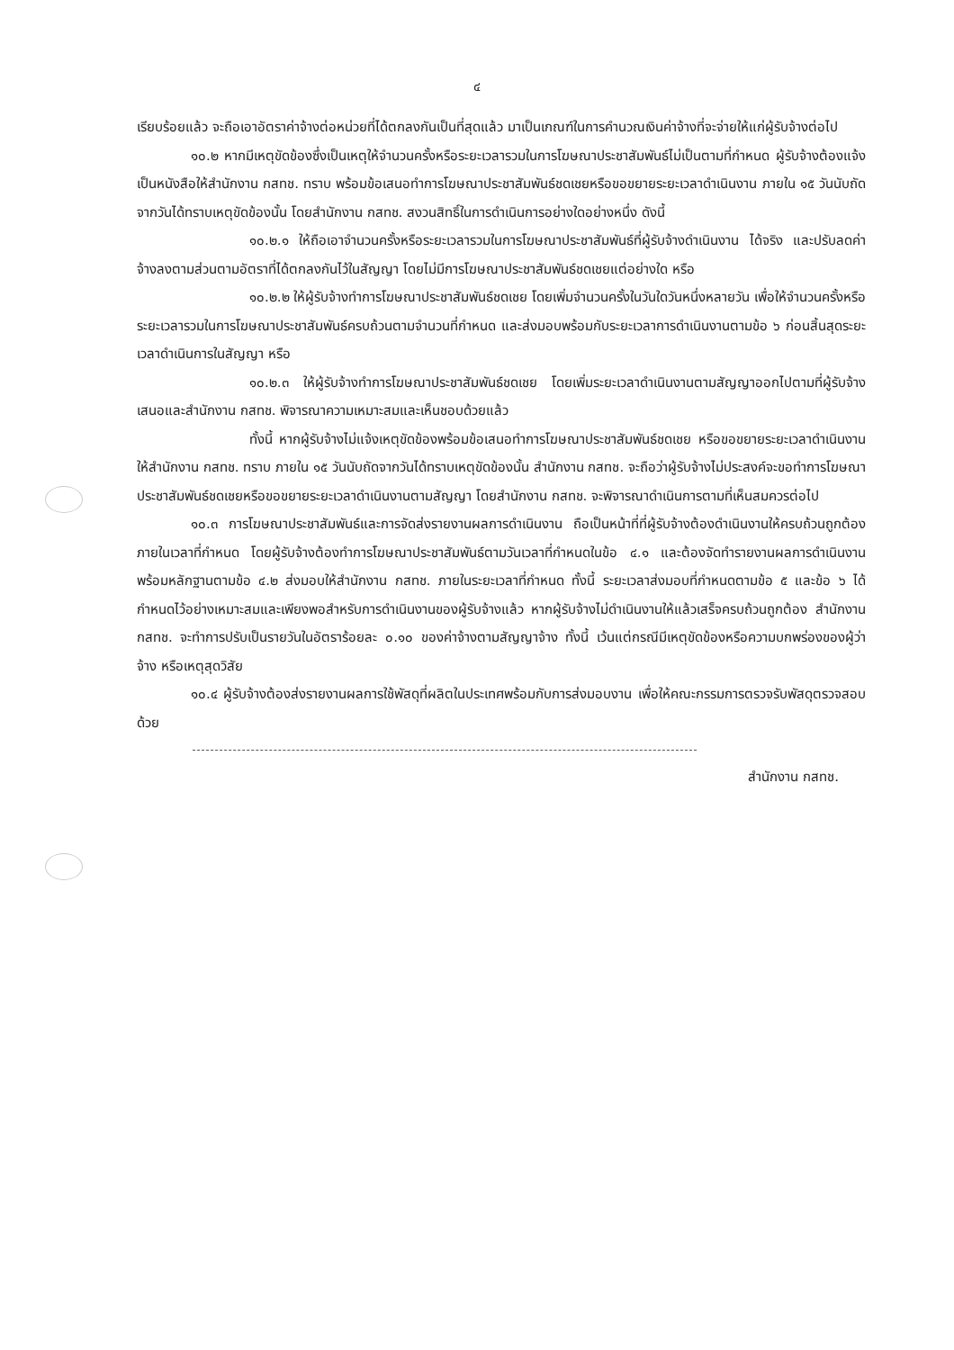๔
เรียบร้อยแล้ว จะถือเอาอัตราค่าจ้างต่อหน่วยที่ได้ตกลงกันเป็นที่สุดแล้ว มาเป็นเกณฑ์ในการคำนวณเงินค่าจ้างที่จะจ่ายให้แก่ผู้รับจ้างต่อไป
๑๐.๒ หากมีเหตุขัดข้องซึ่งเป็นเหตุให้จำนวนครั้งหรือระยะเวลารวมในการโฆษณาประชาสัมพันธ์ไม่เป็นตามที่กำหนด ผู้รับจ้างต้องแจ้งเป็นหนังสือให้สำนักงาน กสทช. ทราบ พร้อมข้อเสนอทำการโฆษณาประชาสัมพันธ์ชดเชยหรือขอขยายระยะเวลาดำเนินงาน ภายใน ๑๕ วันนับถัดจากวันได้ทราบเหตุขัดข้องนั้น โดยสำนักงาน กสทช. สงวนสิทธิ์ในการดำเนินการอย่างใดอย่างหนึ่ง ดังนี้
๑๐.๒.๑ ให้ถือเอาจำนวนครั้งหรือระยะเวลารวมในการโฆษณาประชาสัมพันธ์ที่ผู้รับจ้างดำเนินงาน ได้จริง และปรับลดค่าจ้างลงตามส่วนตามอัตราที่ได้ตกลงกันไว้ในสัญญา โดยไม่มีการโฆษณาประชาสัมพันธ์ชดเชยแต่อย่างใด หรือ
๑๐.๒.๒ ให้ผู้รับจ้างทำการโฆษณาประชาสัมพันธ์ชดเชย โดยเพิ่มจำนวนครั้งในวันใดวันหนึ่งหลายวัน เพื่อให้จำนวนครั้งหรือระยะเวลารวมในการโฆษณาประชาสัมพันธ์ครบถ้วนตามจำนวนที่กำหนด และส่งมอบพร้อมกับระยะเวลาการดำเนินงานตามข้อ ๖ ก่อนสิ้นสุดระยะเวลาดำเนินการในสัญญา หรือ
๑๐.๒.๓ ให้ผู้รับจ้างทำการโฆษณาประชาสัมพันธ์ชดเชย โดยเพิ่มระยะเวลาดำเนินงานตามสัญญาออกไปตามที่ผู้รับจ้างเสนอและสำนักงาน กสทช. พิจารณาความเหมาะสมและเห็นชอบด้วยแล้ว
ทั้งนี้ หากผู้รับจ้างไม่แจ้งเหตุขัดข้องพร้อมข้อเสนอทำการโฆษณาประชาสัมพันธ์ชดเชย หรือขอขยายระยะเวลาดำเนินงาน ให้สำนักงาน กสทช. ทราบ ภายใน ๑๕ วันนับถัดจากวันได้ทราบเหตุขัดข้องนั้น สำนักงาน กสทช. จะถือว่าผู้รับจ้างไม่ประสงค์จะขอทำการโฆษณาประชาสัมพันธ์ชดเชยหรือขอขยายระยะเวลาดำเนินงานตามสัญญา โดยสำนักงาน กสทช. จะพิจารณาดำเนินการตามที่เห็นสมควรต่อไป
๑๐.๓ การโฆษณาประชาสัมพันธ์และการจัดส่งรายงานผลการดำเนินงาน ถือเป็นหน้าที่ที่ผู้รับจ้างต้องดำเนินงานให้ครบถ้วนถูกต้องภายในเวลาที่กำหนด โดยผู้รับจ้างต้องทำการโฆษณาประชาสัมพันธ์ตามวันเวลาที่กำหนดในข้อ ๔.๑ และต้องจัดทำรายงานผลการดำเนินงานพร้อมหลักฐานตามข้อ ๔.๒ ส่งมอบให้สำนักงาน กสทช. ภายในระยะเวลาที่กำหนด ทั้งนี้ ระยะเวลาส่งมอบที่กำหนดตามข้อ ๕ และข้อ ๖ ได้กำหนดไว้อย่างเหมาะสมและเพียงพอสำหรับการดำเนินงานของผู้รับจ้างแล้ว หากผู้รับจ้างไม่ดำเนินงานให้แล้วเสร็จครบถ้วนถูกต้อง สำนักงาน กสทช. จะทำการปรับเป็นรายวันในอัตราร้อยละ ๐.๑๐ ของค่าจ้างตามสัญญาจ้าง ทั้งนี้ เว้นแต่กรณีมีเหตุขัดข้องหรือความบกพร่องของผู้ว่าจ้าง หรือเหตุสุดวิสัย
๑๐.๔ ผู้รับจ้างต้องส่งรายงานผลการใช้พัสดุที่ผลิตในประเทศพร้อมกับการส่งมอบงาน เพื่อให้คณะกรรมการตรวจรับพัสดุตรวจสอบด้วย
สำนักงาน กสทช.